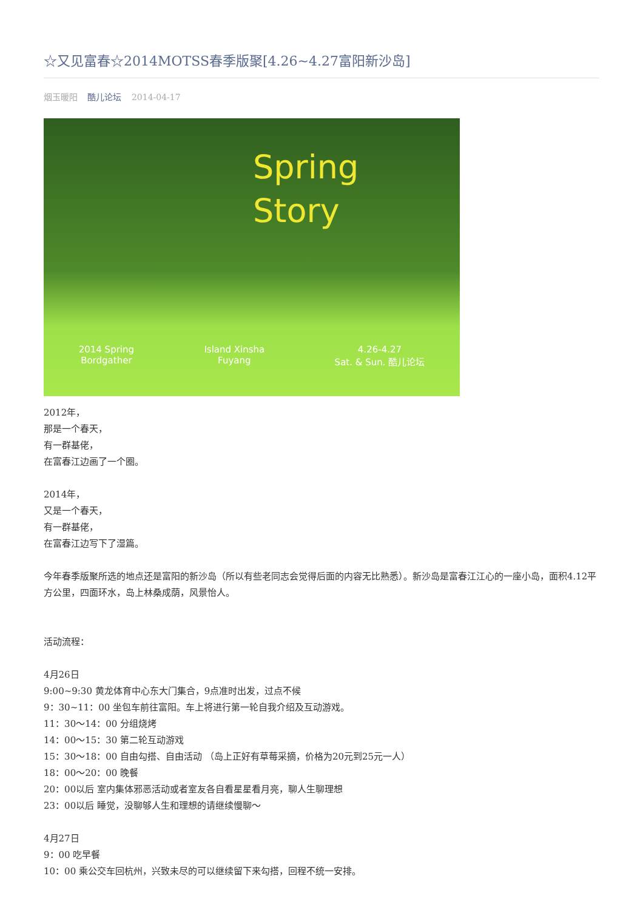☆又见富春☆2014MOTSS春季版聚[4.26~4.27富阳新沙岛]
烟玉暖阳 酷儿论坛 2014-04-17
Spring
Story
2014 Spring
Bordgather
Island Xinsha
Fuyang
4.26-4.27
Sat. & Sun. 酷儿论坛
2012年，
那是一个春天，
有一群基佬，
在富春江边画了一个圈。
2014年，
又是一个春天，
有一群基佬，
在富春江边写下了湿篇。
今年春季版聚所选的地点还是富阳的新沙岛（所以有些老同志会觉得后面的内容无比熟悉）。新沙岛是富春江江心的一座小岛，面积4.12平方公里，四面环水，岛上林桑成荫，风景怡人。
活动流程：
4月26日
9:00~9:30 黄龙体育中心东大门集合，9点准时出发，过点不候
9：30~11：00 坐包车前往富阳。车上将进行第一轮自我介绍及互动游戏。
11：30～14：00 分组烧烤
14：00～15：30 第二轮互动游戏
15：30～18：00 自由勾搭、自由活动 （岛上正好有草莓采摘，价格为20元到25元一人）
18：00～20：00 晚餐
20：00以后 室内集体邪恶活动或者室友各自看星星看月亮，聊人生聊理想
23：00以后 睡觉，没聊够人生和理想的请继续慢聊～
4月27日
9：00 吃早餐
10：00 乘公交车回杭州，兴致未尽的可以继续留下来勾搭，回程不统一安排。